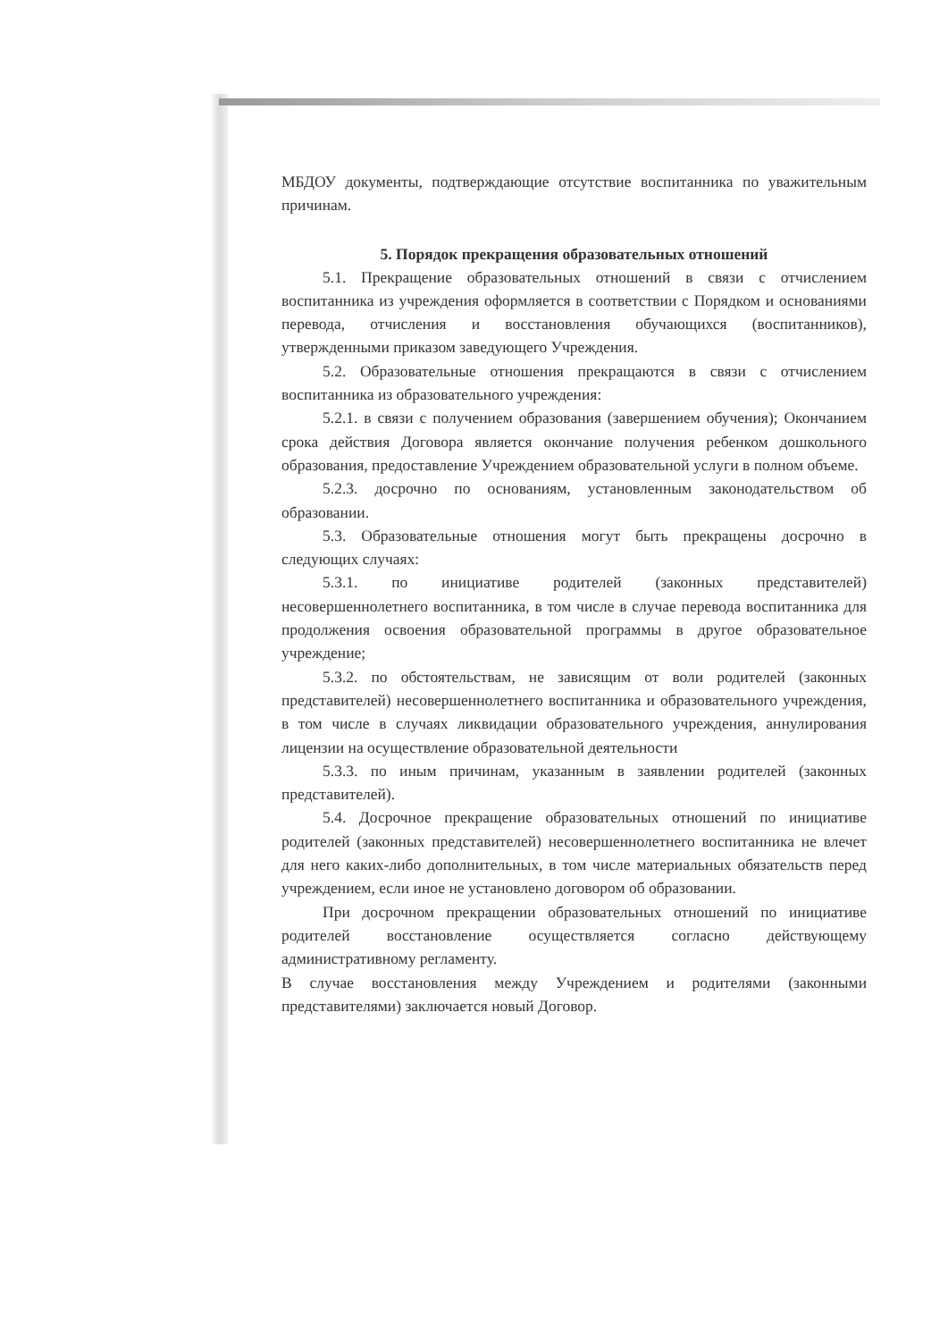МБДОУ документы, подтверждающие отсутствие воспитанника по уважительным причинам.
5. Порядок прекращения образовательных отношений
5.1. Прекращение образовательных отношений в связи с отчислением воспитанника из учреждения оформляется в соответствии с Порядком и основаниями перевода, отчисления и восстановления обучающихся (воспитанников), утвержденными приказом заведующего Учреждения.
5.2. Образовательные отношения прекращаются в связи с отчислением воспитанника из образовательного учреждения:
5.2.1. в связи с получением образования (завершением обучения); Окончанием срока действия Договора является окончание получения ребенком дошкольного образования, предоставление Учреждением образовательной услуги в полном объеме.
5.2.3. досрочно по основаниям, установленным законодательством об образовании.
5.3. Образовательные отношения могут быть прекращены досрочно в следующих случаях:
5.3.1. по инициативе родителей (законных представителей) несовершеннолетнего воспитанника, в том числе в случае перевода воспитанника для продолжения освоения образовательной программы в другое образовательное учреждение;
5.3.2. по обстоятельствам, не зависящим от воли родителей (законных представителей) несовершеннолетнего воспитанника и образовательного учреждения, в том числе в случаях ликвидации образовательного учреждения, аннулирования лицензии на осуществление образовательной деятельности
5.3.3. по иным причинам, указанным в заявлении родителей (законных представителей).
5.4. Досрочное прекращение образовательных отношений по инициативе родителей (законных представителей) несовершеннолетнего воспитанника не влечет для него каких-либо дополнительных, в том числе материальных обязательств перед учреждением, если иное не установлено договором об образовании.
При досрочном прекращении образовательных отношений по инициативе родителей восстановление осуществляется согласно действующему административному регламенту.
В случае восстановления между Учреждением и родителями (законными представителями) заключается новый Договор.